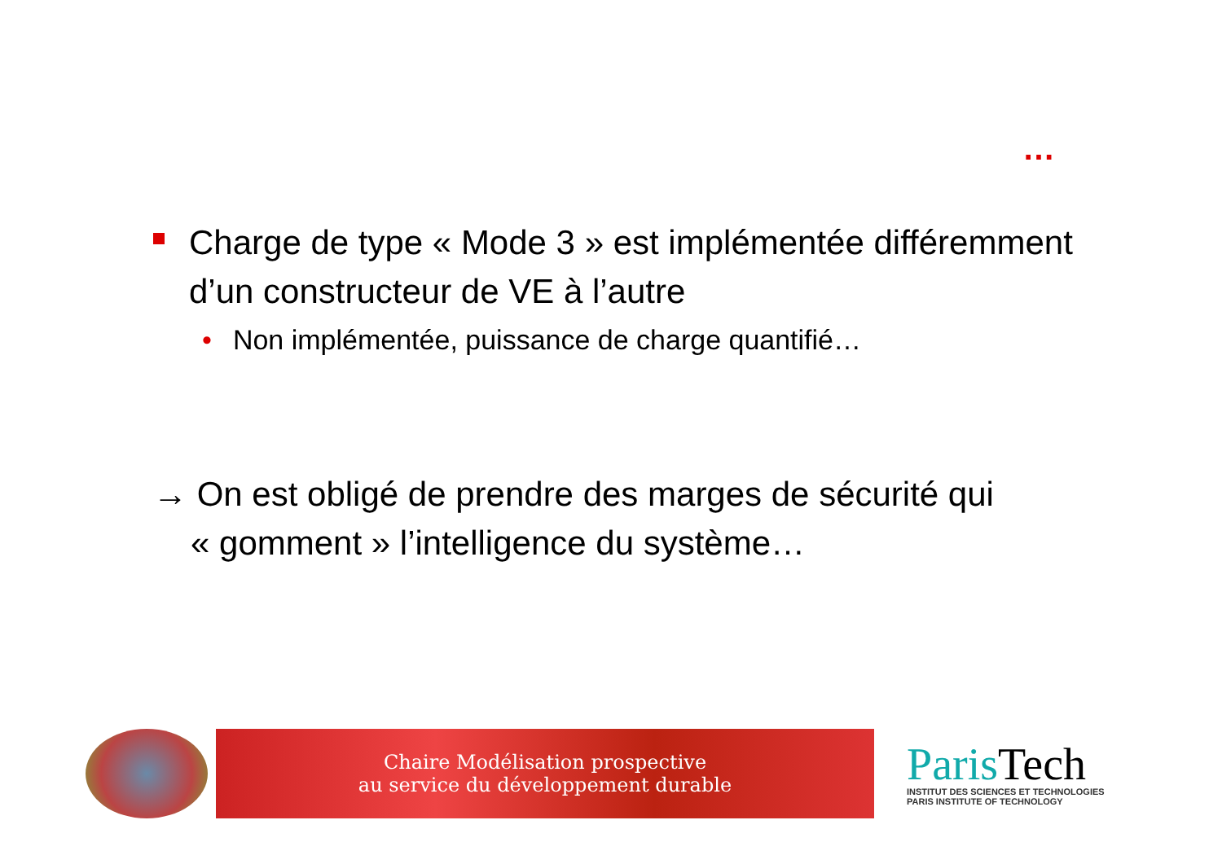…
Charge de type « Mode 3 » est implémentée différemment d’un constructeur de VE à l’autre
• Non implémentée, puissance de charge quantifié…
→ On est obligé de prendre des marges de sécurité qui
« gomment » l’intelligence du système…
Chaire Modélisation prospective
au service du développement durable
ParisTech
INSTITUT DES SCIENCES ET TECHNOLOGIES
PARIS INSTITUTE OF TECHNOLOGY